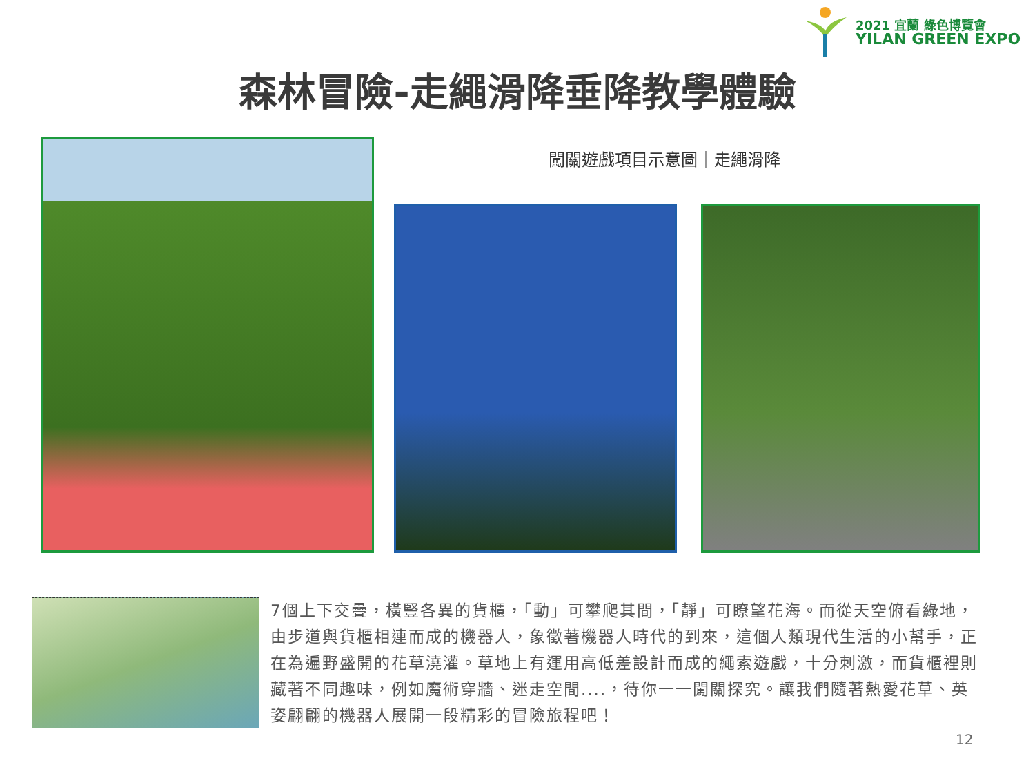2021 宜蘭 綠色博覽會
YILAN GREEN EXPO
森林冒險-走繩滑降垂降教學體驗
闖關遊戲項目示意圖｜走繩滑降
7個上下交疊，橫豎各異的貨櫃，「動」可攀爬其間，「靜」可瞭望花海。而從天空俯看綠地，由步道與貨櫃相連而成的機器人，象徵著機器人時代的到來，這個人類現代生活的小幫手，正在為遍野盛開的花草澆灌。草地上有運用高低差設計而成的繩索遊戲，十分刺激，而貨櫃裡則藏著不同趣味，例如魔術穿牆、迷走空間....，待你一一闖關探究。讓我們隨著熱愛花草、英姿翩翩的機器人展開一段精彩的冒險旅程吧！
12